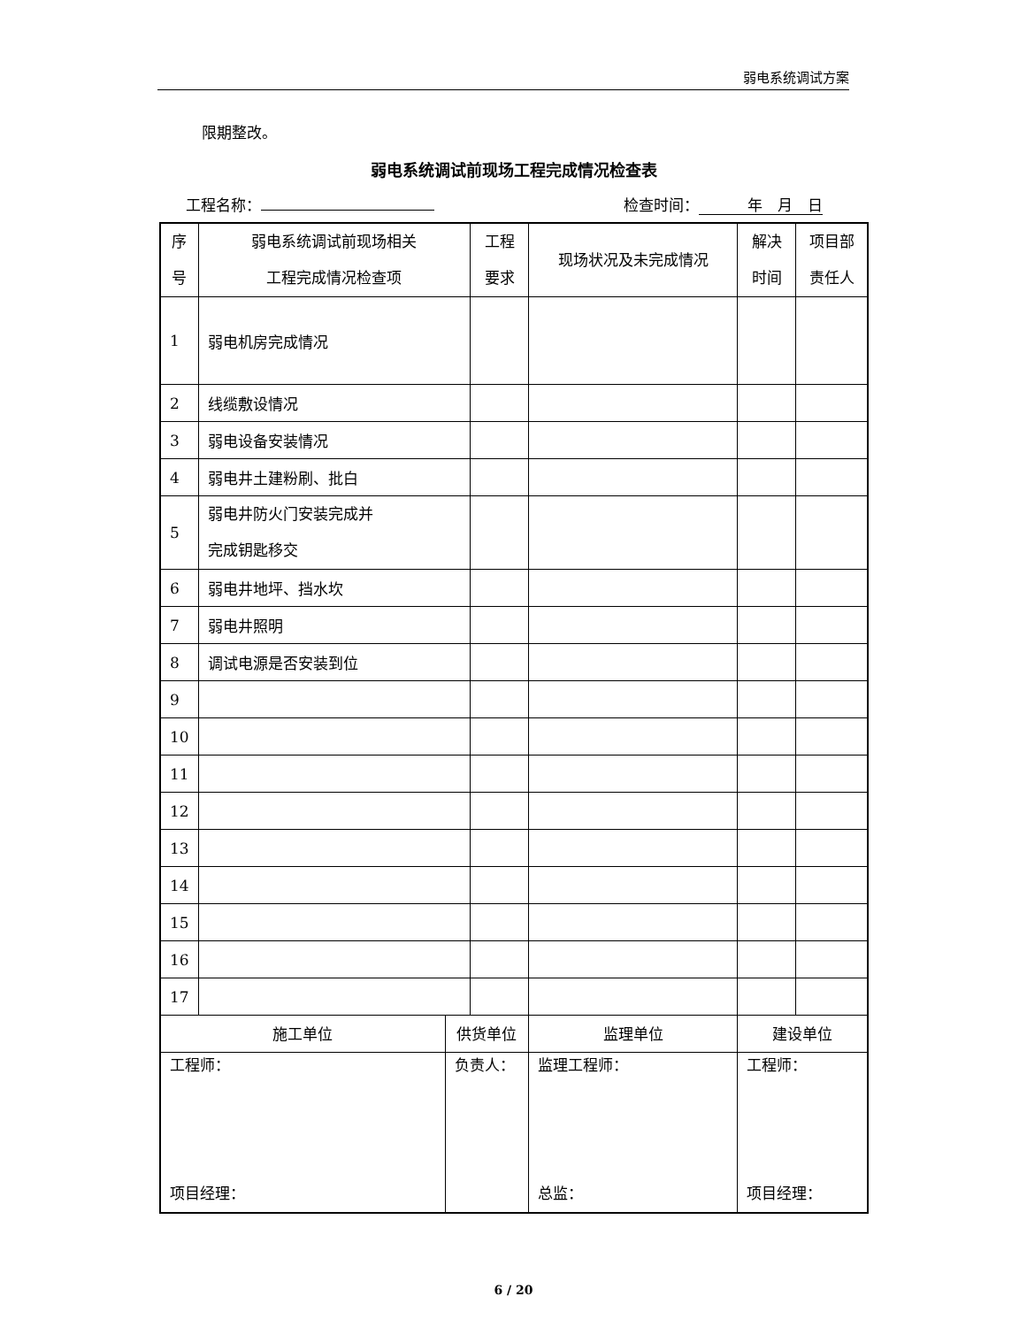弱电系统调试方案
限期整改。
弱电系统调试前现场工程完成情况检查表
工程名称： 检查时间： 年　月　日
| 序 号 | 弱电系统调试前现场相关 工程完成情况检查项 | | 工程 要求 | 现场状况及未完成情况 | | 解决 时间 | 项目部 责任人 |
| --- | --- | --- | --- | --- | --- | --- | --- |
| 1 | 弱电机房完成情况 | | | | | | |
| 2 | 线缆敷设情况 | | | | | | |
| 3 | 弱电设备安装情况 | | | | | | |
| 4 | 弱电井土建粉刷、批白 | | | | | | |
| 5 | 弱电井防火门安装完成并 完成钥匙移交 | | | | | | |
| 6 | 弱电井地坪、挡水坎 | | | | | | |
| 7 | 弱电井照明 | | | | | | |
| 8 | 调试电源是否安装到位 | | | | | | |
| 9 | | | | | | | |
| 10 | | | | | | | |
| 11 | | | | | | | |
| 12 | | | | | | | |
| 13 | | | | | | | |
| 14 | | | | | | | |
| 15 | | | | | | | |
| 16 | | | | | | | |
| 17 | | | | | | | |
| 施工单位 | | 供货单位 | | 监理单位 | 建设单位 | | |
| 工程师： 项目经理： | | 负责人： | | 监理工程师： 总监： | 工程师： 项目经理： | | |
6 / 20